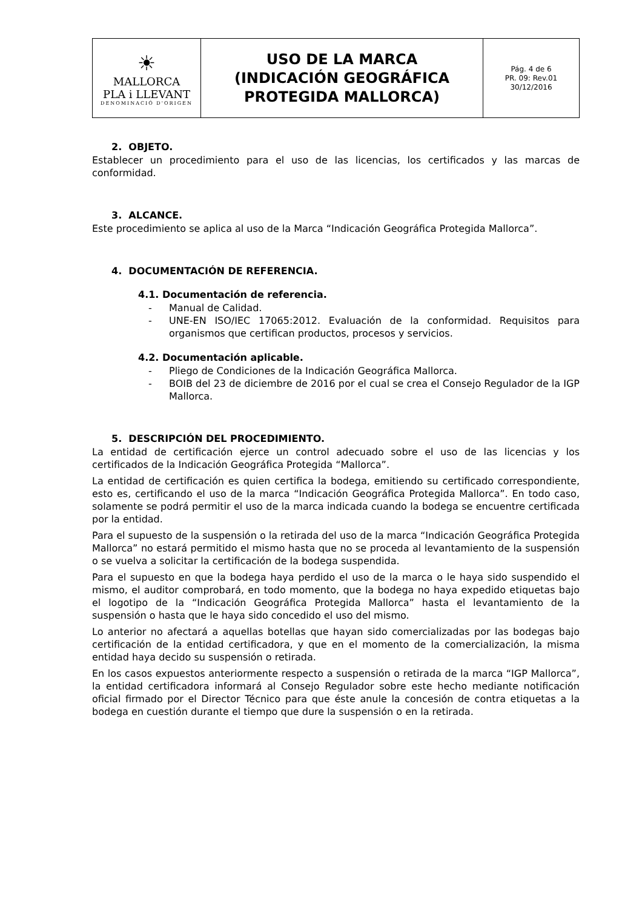| ☀ MALLORCA PLA i LLEVANT DENOMINACIÓ D'ORIGEN | USO DE LA MARCA (INDICACIÓN GEOGRÁFICA PROTEGIDA MALLORCA) | Pág. 4 de 6 PR. 09: Rev.01 30/12/2016 |
2. OBJETO.
Establecer un procedimiento para el uso de las licencias, los certificados y las marcas de conformidad.
3. ALCANCE.
Este procedimiento se aplica al uso de la Marca “Indicación Geográfica Protegida Mallorca”.
4. DOCUMENTACIÓN DE REFERENCIA.
4.1. Documentación de referencia.
- Manual de Calidad.
- UNE-EN ISO/IEC 17065:2012. Evaluación de la conformidad. Requisitos para organismos que certifican productos, procesos y servicios.
4.2. Documentación aplicable.
- Pliego de Condiciones de la Indicación Geográfica Mallorca.
- BOIB del 23 de diciembre de 2016 por el cual se crea el Consejo Regulador de la IGP Mallorca.
5. DESCRIPCIÓN DEL PROCEDIMIENTO.
La entidad de certificación ejerce un control adecuado sobre el uso de las licencias y los certificados de la Indicación Geográfica Protegida “Mallorca”.
La entidad de certificación es quien certifica la bodega, emitiendo su certificado correspondiente, esto es, certificando el uso de la marca “Indicación Geográfica Protegida Mallorca”. En todo caso, solamente se podrá permitir el uso de la marca indicada cuando la bodega se encuentre certificada por la entidad.
Para el supuesto de la suspensión o la retirada del uso de la marca “Indicación Geográfica Protegida Mallorca” no estará permitido el mismo hasta que no se proceda al levantamiento de la suspensión o se vuelva a solicitar la certificación de la bodega suspendida.
Para el supuesto en que la bodega haya perdido el uso de la marca o le haya sido suspendido el mismo, el auditor comprobará, en todo momento, que la bodega no haya expedido etiquetas bajo el logotipo de la “Indicación Geográfica Protegida Mallorca” hasta el levantamiento de la suspensión o hasta que le haya sido concedido el uso del mismo.
Lo anterior no afectará a aquellas botellas que hayan sido comercializadas por las bodegas bajo certificación de la entidad certificadora, y que en el momento de la comercialización, la misma entidad haya decido su suspensión o retirada.
En los casos expuestos anteriormente respecto a suspensión o retirada de la marca “IGP Mallorca”, la entidad certificadora informará al Consejo Regulador sobre este hecho mediante notificación oficial firmado por el Director Técnico para que éste anule la concesión de contra etiquetas a la bodega en cuestión durante el tiempo que dure la suspensión o en la retirada.